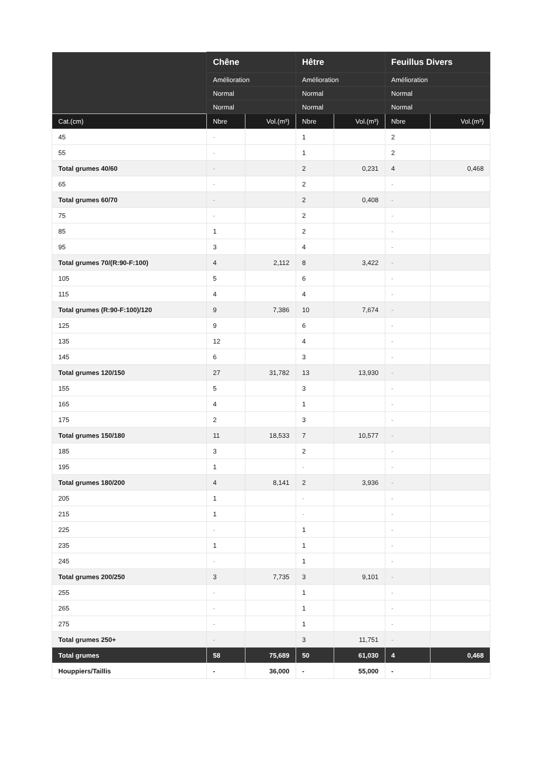| | Chêne | | Hêtre | | Feuillus Divers | |
| --- | --- | --- | --- | --- | --- | --- |
| | Amélioration | | Amélioration | | Amélioration | |
| | Normal | | Normal | | Normal | |
| | Normal | | Normal | | Normal | |
| Cat.(cm) | Nbre | Vol.(m³) | Nbre | Vol.(m³) | Nbre | Vol.(m³) |
| 45 | - | | 1 | | 2 | |
| 55 | - | | 1 | | 2 | |
| Total grumes 40/60 | - | | 2 | 0,231 | 4 | 0,468 |
| 65 | - | | 2 | | - | |
| Total grumes 60/70 | - | | 2 | 0,408 | - | |
| 75 | - | | 2 | | - | |
| 85 | 1 | | 2 | | - | |
| 95 | 3 | | 4 | | - | |
| Total grumes 70/(R:90-F:100) | 4 | 2,112 | 8 | 3,422 | - | |
| 105 | 5 | | 6 | | - | |
| 115 | 4 | | 4 | | - | |
| Total grumes (R:90-F:100)/120 | 9 | 7,386 | 10 | 7,674 | - | |
| 125 | 9 | | 6 | | - | |
| 135 | 12 | | 4 | | - | |
| 145 | 6 | | 3 | | - | |
| Total grumes 120/150 | 27 | 31,782 | 13 | 13,930 | - | |
| 155 | 5 | | 3 | | - | |
| 165 | 4 | | 1 | | - | |
| 175 | 2 | | 3 | | - | |
| Total grumes 150/180 | 11 | 18,533 | 7 | 10,577 | - | |
| 185 | 3 | | 2 | | - | |
| 195 | 1 | | - | | - | |
| Total grumes 180/200 | 4 | 8,141 | 2 | 3,936 | - | |
| 205 | 1 | | - | | - | |
| 215 | 1 | | - | | - | |
| 225 | - | | 1 | | - | |
| 235 | 1 | | 1 | | - | |
| 245 | - | | 1 | | - | |
| Total grumes 200/250 | 3 | 7,735 | 3 | 9,101 | - | |
| 255 | - | | 1 | | - | |
| 265 | - | | 1 | | - | |
| 275 | - | | 1 | | - | |
| Total grumes 250+ | - | | 3 | 11,751 | - | |
| Total grumes | 58 | 75,689 | 50 | 61,030 | 4 | 0,468 |
| Houppiers/Taillis | - | 36,000 | - | 55,000 | - | |